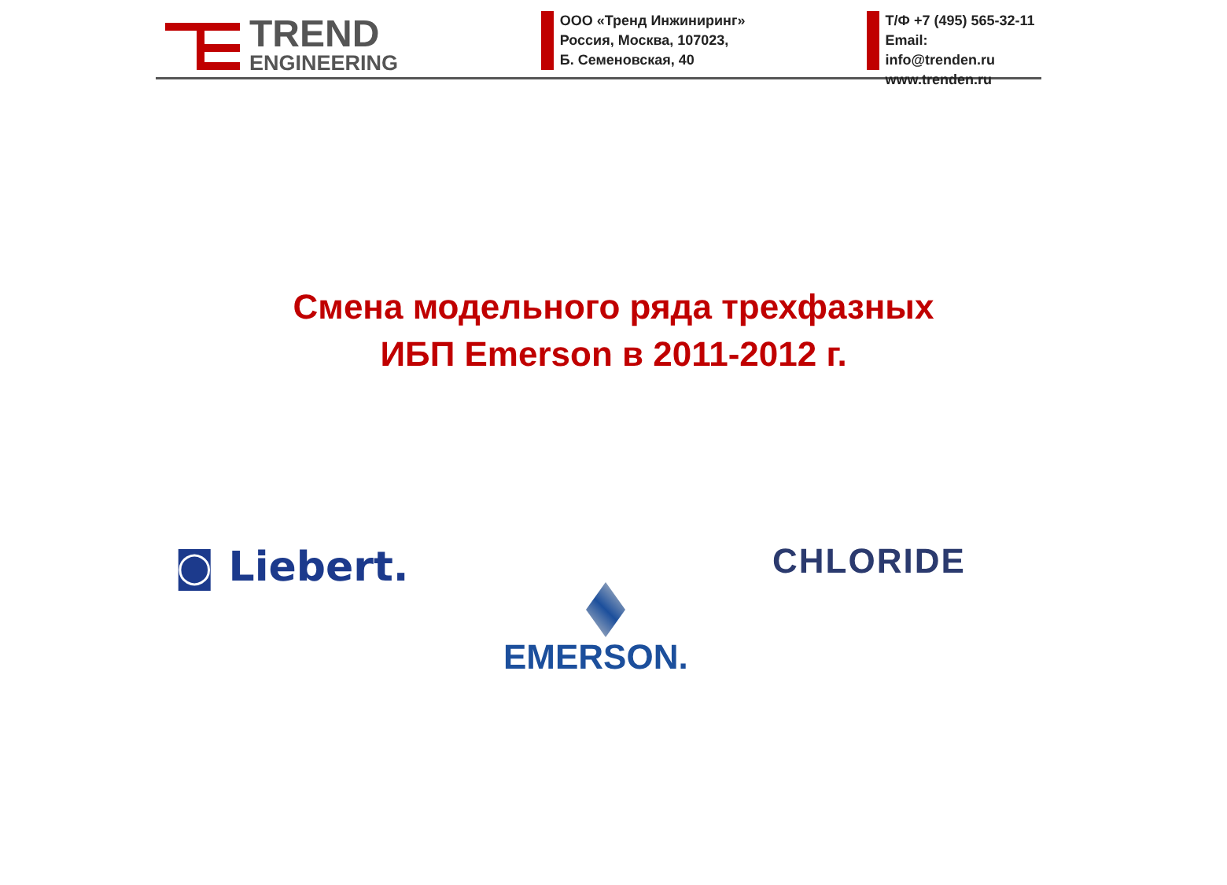TREND
ENGINEERING
ООО «Тренд Инжиниринг»
Россия, Москва, 107023,
Б. Семеновская, 40
Т/Ф +7 (495) 565-32-11
Email: info@trenden.ru
www.trenden.ru
Смена модельного ряда трехфазных
ИБП Emerson в 2011-2012 г.
◙ Liebert. CHLORIDE
EMERSON.